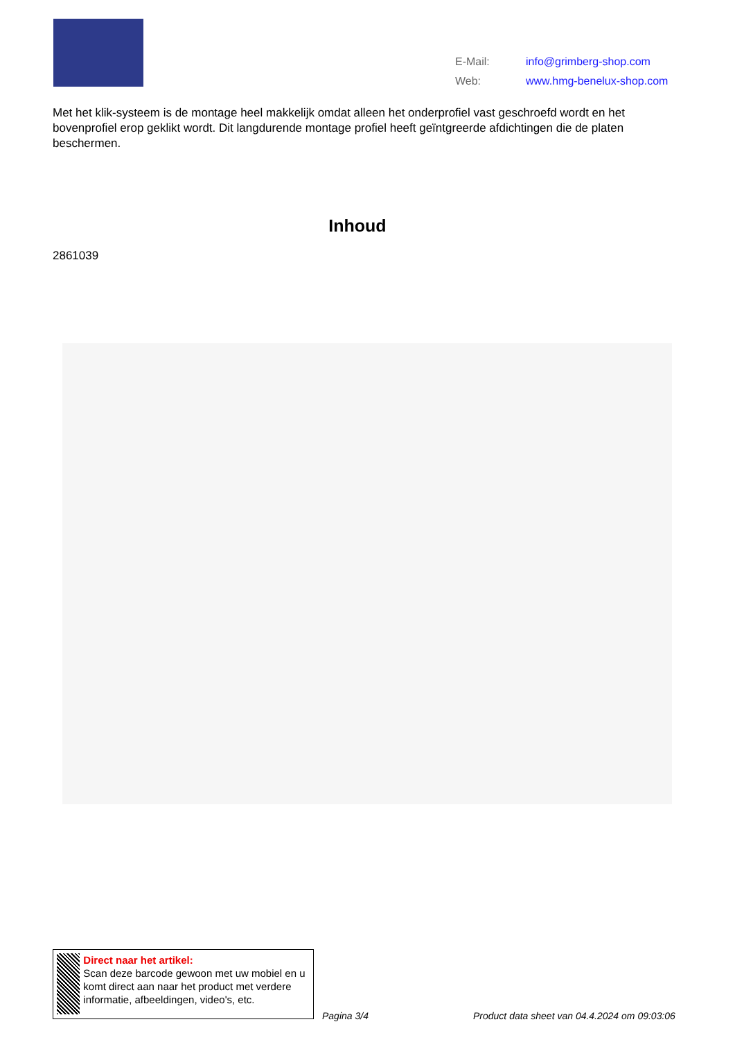| E-Mail: | info@grimberg-shop.com |
| Web: | www.hmg-benelux-shop.com |
Met het klik-systeem is de montage heel makkelijk omdat alleen het onderprofiel vast geschroefd wordt en het bovenprofiel erop geklikt wordt. Dit langdurende montage profiel heeft geïntgreerde afdichtingen die de platen beschermen.
Inhoud
2861039
Direct naar het artikel:
Scan deze barcode gewoon met uw mobiel en u komt direct aan naar het product met verdere informatie, afbeeldingen, video's, etc.
Pagina 3/4
Product data sheet van 04.4.2024 om 09:03:06